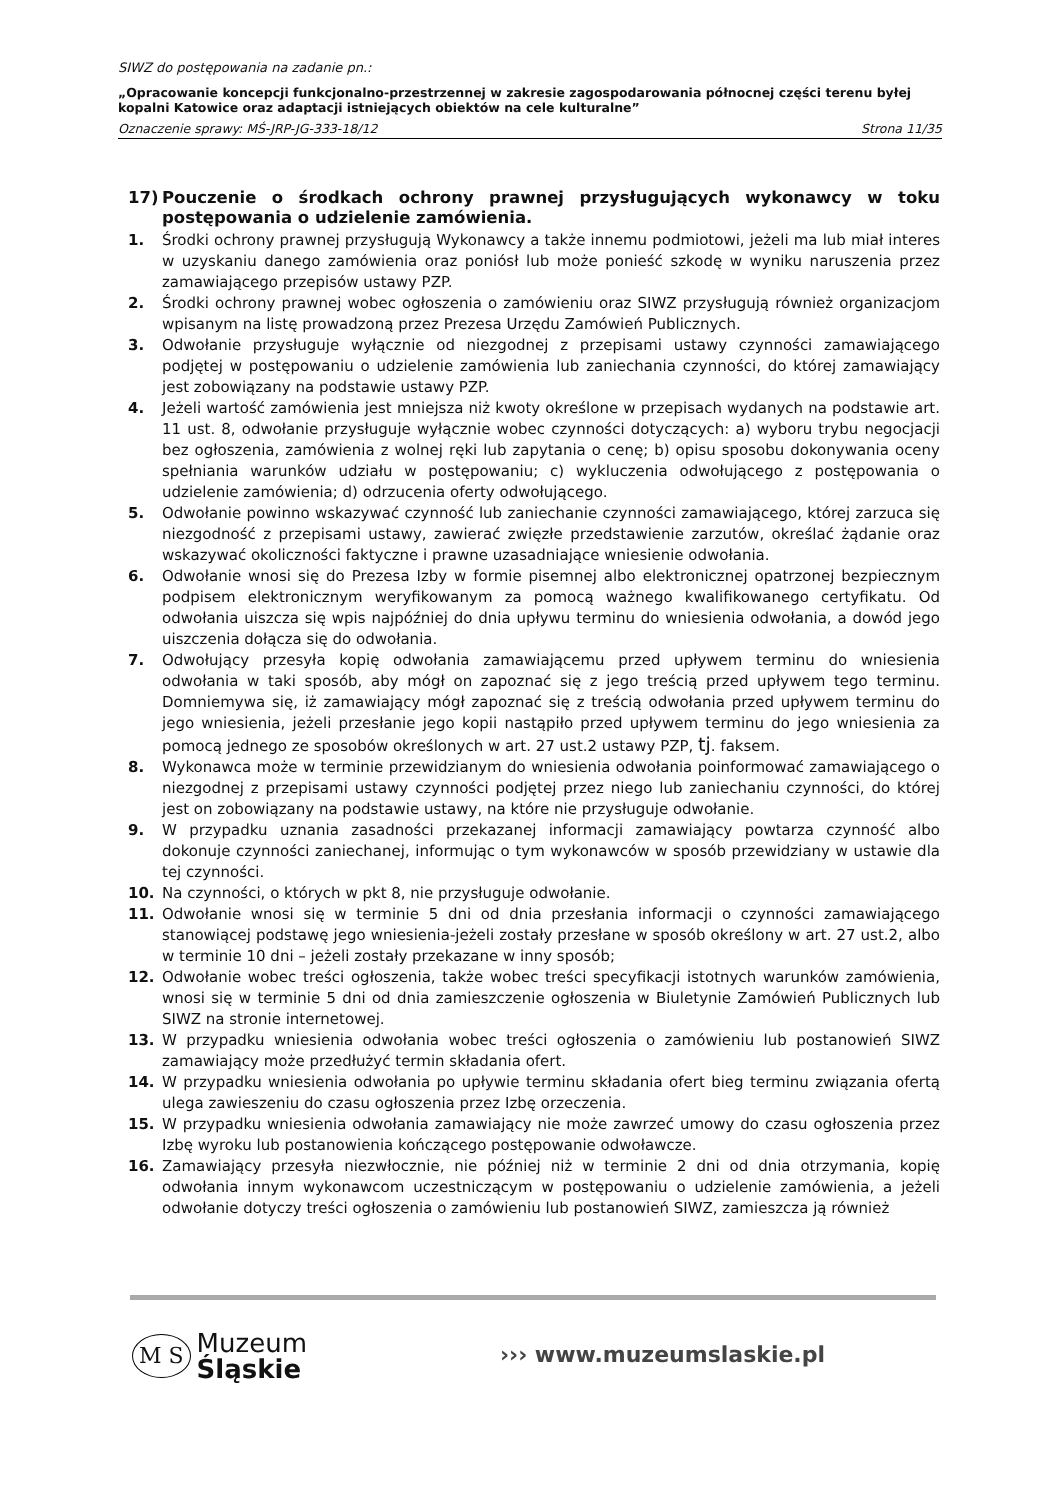SIWZ do postępowania na zadanie pn.:
„Opracowanie koncepcji funkcjonalno-przestrzennej w zakresie zagospodarowania północnej części terenu byłej kopalni Katowice oraz adaptacji istniejących obiektów na cele kulturalne”
Oznaczenie sprawy: MŚ-JRP-JG-333-18/12 Strona 11/35
17) Pouczenie o środkach ochrony prawnej przysługujących wykonawcy w toku postępowania o udzielenie zamówienia.
1. Środki ochrony prawnej przysługują Wykonawcy a także innemu podmiotowi, jeżeli ma lub miał interes w uzyskaniu danego zamówienia oraz poniósł lub może ponieść szkodę w wyniku naruszenia przez zamawiającego przepisów ustawy PZP.
2. Środki ochrony prawnej wobec ogłoszenia o zamówieniu oraz SIWZ przysługują również organizacjom wpisanym na listę prowadzoną przez Prezesa Urzędu Zamówień Publicznych.
3. Odwołanie przysługuje wyłącznie od niezgodnej z przepisami ustawy czynności zamawiającego podjętej w postępowaniu o udzielenie zamówienia lub zaniechania czynności, do której zamawiający jest zobowiązany na podstawie ustawy PZP.
4. Jeżeli wartość zamówienia jest mniejsza niż kwoty określone w przepisach wydanych na podstawie art. 11 ust. 8, odwołanie przysługuje wyłącznie wobec czynności dotyczących: a) wyboru trybu negocjacji bez ogłoszenia, zamówienia z wolnej ręki lub zapytania o cenę; b) opisu sposobu dokonywania oceny spełniania warunków udziału w postępowaniu; c) wykluczenia odwołującego z postępowania o udzielenie zamówienia; d) odrzucenia oferty odwołującego.
5. Odwołanie powinno wskazywać czynność lub zaniechanie czynności zamawiającego, której zarzuca się niezgodność z przepisami ustawy, zawierać zwięzłe przedstawienie zarzutów, określać żądanie oraz wskazywać okoliczności faktyczne i prawne uzasadniające wniesienie odwołania.
6. Odwołanie wnosi się do Prezesa Izby w formie pisemnej albo elektronicznej opatrzonej bezpiecznym podpisem elektronicznym weryfikowanym za pomocą ważnego kwalifikowanego certyfikatu. Od odwołania uiszcza się wpis najpóźniej do dnia upływu terminu do wniesienia odwołania, a dowód jego uiszczenia dołącza się do odwołania.
7. Odwołujący przesyła kopię odwołania zamawiającemu przed upływem terminu do wniesienia odwołania w taki sposób, aby mógł on zapoznać się z jego treścią przed upływem tego terminu. Domniemywa się, iż zamawiający mógł zapoznać się z treścią odwołania przed upływem terminu do jego wniesienia, jeżeli przesłanie jego kopii nastąpiło przed upływem terminu do jego wniesienia za pomocą jednego ze sposobów określonych w art. 27 ust.2 ustawy PZP, tj. faksem.
8. Wykonawca może w terminie przewidzianym do wniesienia odwołania poinformować zamawiającego o niezgodnej z przepisami ustawy czynności podjętej przez niego lub zaniechaniu czynności, do której jest on zobowiązany na podstawie ustawy, na które nie przysługuje odwołanie.
9. W przypadku uznania zasadności przekazanej informacji zamawiający powtarza czynność albo dokonuje czynności zaniechanej, informując o tym wykonawców w sposób przewidziany w ustawie dla tej czynności.
10. Na czynności, o których w pkt 8, nie przysługuje odwołanie.
11. Odwołanie wnosi się w terminie 5 dni od dnia przesłania informacji o czynności zamawiającego stanowiącej podstawę jego wniesienia-jeżeli zostały przesłane w sposób określony w art. 27 ust.2, albo w terminie 10 dni – jeżeli zostały przekazane w inny sposób;
12. Odwołanie wobec treści ogłoszenia, także wobec treści specyfikacji istotnych warunków zamówienia, wnosi się w terminie 5 dni od dnia zamieszczenie ogłoszenia w Biuletynie Zamówień Publicznych lub SIWZ na stronie internetowej.
13. W przypadku wniesienia odwołania wobec treści ogłoszenia o zamówieniu lub postanowień SIWZ zamawiający może przedłużyć termin składania ofert.
14. W przypadku wniesienia odwołania po upływie terminu składania ofert bieg terminu związania ofertą ulega zawieszeniu do czasu ogłoszenia przez Izbę orzeczenia.
15. W przypadku wniesienia odwołania zamawiający nie może zawrzeć umowy do czasu ogłoszenia przez Izbę wyroku lub postanowienia kończącego postępowanie odwoławcze.
16. Zamawiający przesyła niezwłocznie, nie później niż w terminie 2 dni od dnia otrzymania, kopię odwołania innym wykonawcom uczestniczącym w postępowaniu o udzielenie zamówienia, a jeżeli odwołanie dotyczy treści ogłoszenia o zamówieniu lub postanowień SIWZ, zamieszcza ją również
M S Muzeum
Śląskie
››› www.muzeumslaskie.pl